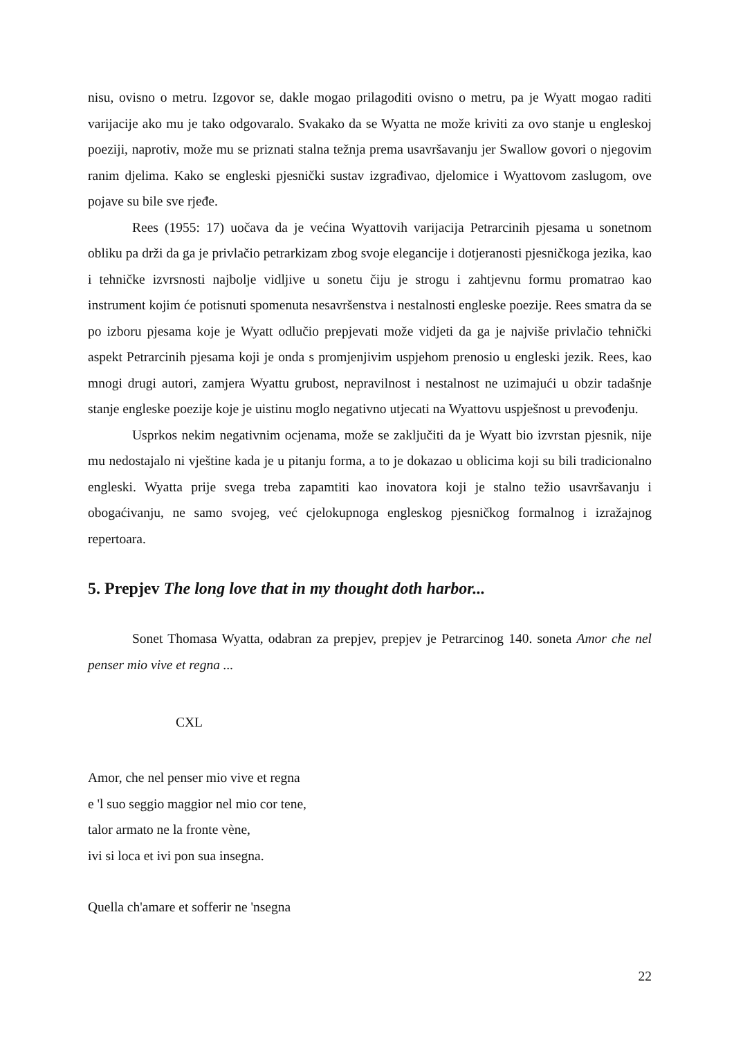nisu, ovisno o metru. Izgovor se, dakle mogao prilagoditi ovisno o metru, pa je Wyatt mogao raditi varijacije ako mu je tako odgovaralo. Svakako da se Wyatta ne može kriviti za ovo stanje u engleskoj poeziji, naprotiv, može mu se priznati stalna težnja prema usavršavanju jer Swallow govori o njegovim ranim djelima. Kako se engleski pjesnički sustav izgrađivao, djelomice i Wyattovom zaslugom, ove pojave su bile sve rjeđe.
Rees (1955: 17) uočava da je većina Wyattovih varijacija Petrarcinih pjesama u sonetnom obliku pa drži da ga je privlačio petrarkizam zbog svoje elegancije i dotjeranosti pjesničkoga jezika, kao i tehničke izvrsnosti najbolje vidljive u sonetu čiju je strogu i zahtjevnu formu promatrao kao instrument kojim će potisnuti spomenuta nesavršenstva i nestalnosti engleske poezije. Rees smatra da se po izboru pjesama koje je Wyatt odlučio prepjevati može vidjeti da ga je najviše privlačio tehnički aspekt Petrarcinih pjesama koji je onda s promjenjivim uspjehom prenosio u engleski jezik. Rees, kao mnogi drugi autori, zamjera Wyattu grubost, nepravilnost i nestalnost ne uzimajući u obzir tadašnje stanje engleske poezije koje je uistinu moglo negativno utjecati na Wyattovu uspješnost u prevođenju.
Usprkos nekim negativnim ocjenama, može se zaključiti da je Wyatt bio izvrstan pjesnik, nije mu nedostajalo ni vještine kada je u pitanju forma, a to je dokazao u oblicima koji su bili tradicionalno engleski. Wyatta prije svega treba zapamtiti kao inovatora koji je stalno težio usavršavanju i obogaćivanju, ne samo svojeg, već cjelokupnoga engleskog pjesničkog formalnog i izražajnog repertoara.
5. Prepjev The long love that in my thought doth harbor...
Sonet Thomasa Wyatta, odabran za prepjev, prepjev je Petrarcinog 140. soneta Amor che nel penser mio vive et regna ...
CXL
Amor, che nel penser mio vive et regna
e 'l suo seggio maggior nel mio cor tene,
talor armato ne la fronte vène,
ivi si loca et ivi pon sua insegna.
Quella ch'amare et sofferir ne 'nsegna
22